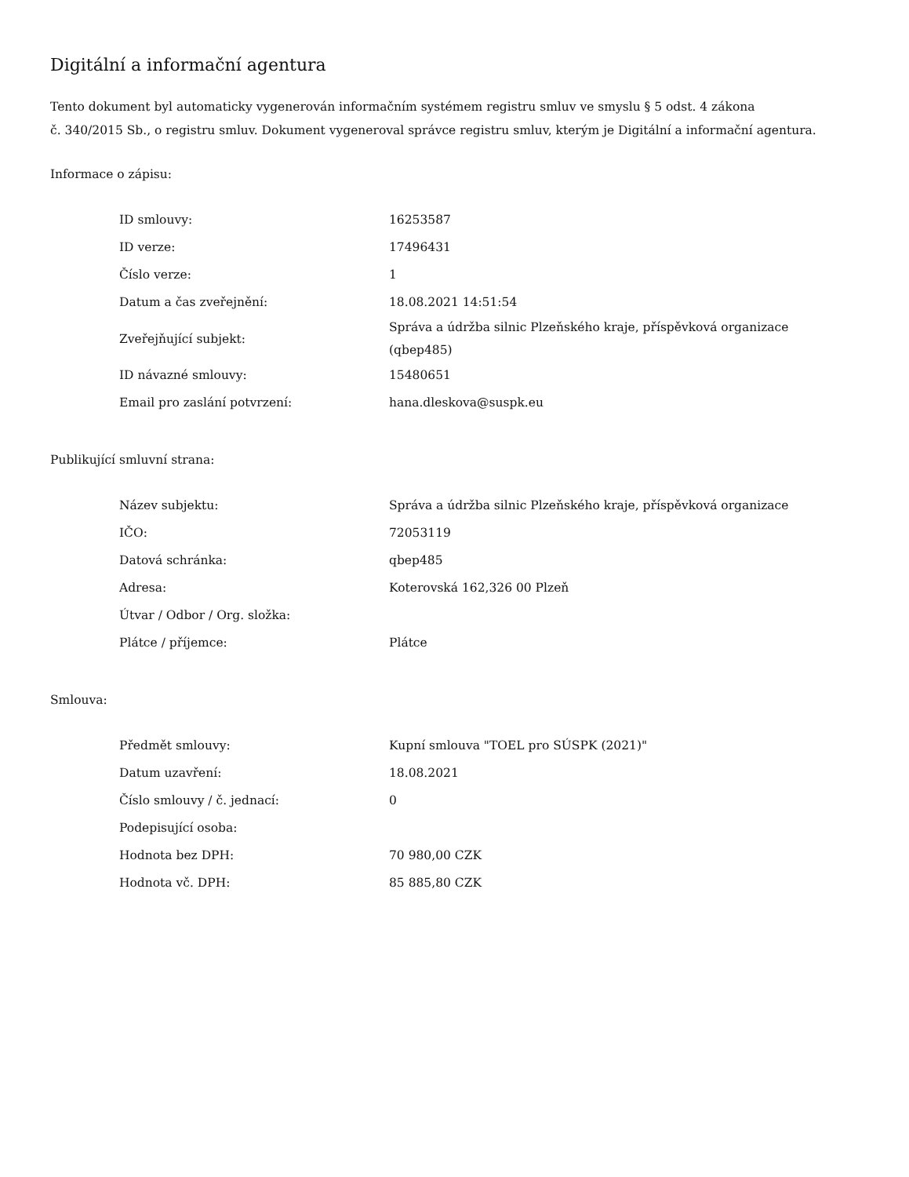Digitální a informační agentura
Tento dokument byl automaticky vygenerován informačním systémem registru smluv ve smyslu § 5 odst. 4 zákona
č. 340/2015 Sb., o registru smluv. Dokument vygeneroval správce registru smluv, kterým je Digitální a informační agentura.
Informace o zápisu:
| ID smlouvy: | 16253587 |
| ID verze: | 17496431 |
| Číslo verze: | 1 |
| Datum a čas zveřejnění: | 18.08.2021 14:51:54 |
| Zveřejňující subjekt: | Správa a údržba silnic Plzeňského kraje, příspěvková organizace (qbep485) |
| ID návazné smlouvy: | 15480651 |
| Email pro zaslání potvrzení: | hana.dleskova@suspk.eu |
Publikující smluvní strana:
| Název subjektu: | Správa a údržba silnic Plzeňského kraje, příspěvková organizace |
| IČO: | 72053119 |
| Datová schránka: | qbep485 |
| Adresa: | Koterovská 162,326 00 Plzeň |
| Útvar / Odbor / Org. složka: | |
| Plátce / příjemce: | Plátce |
Smlouva:
| Předmět smlouvy: | Kupní smlouva "TOEL pro SÚSPK (2021)" |
| Datum uzavření: | 18.08.2021 |
| Číslo smlouvy / č. jednací: | 0 |
| Podepisující osoba: | |
| Hodnota bez DPH: | 70 980,00 CZK |
| Hodnota vč. DPH: | 85 885,80 CZK |